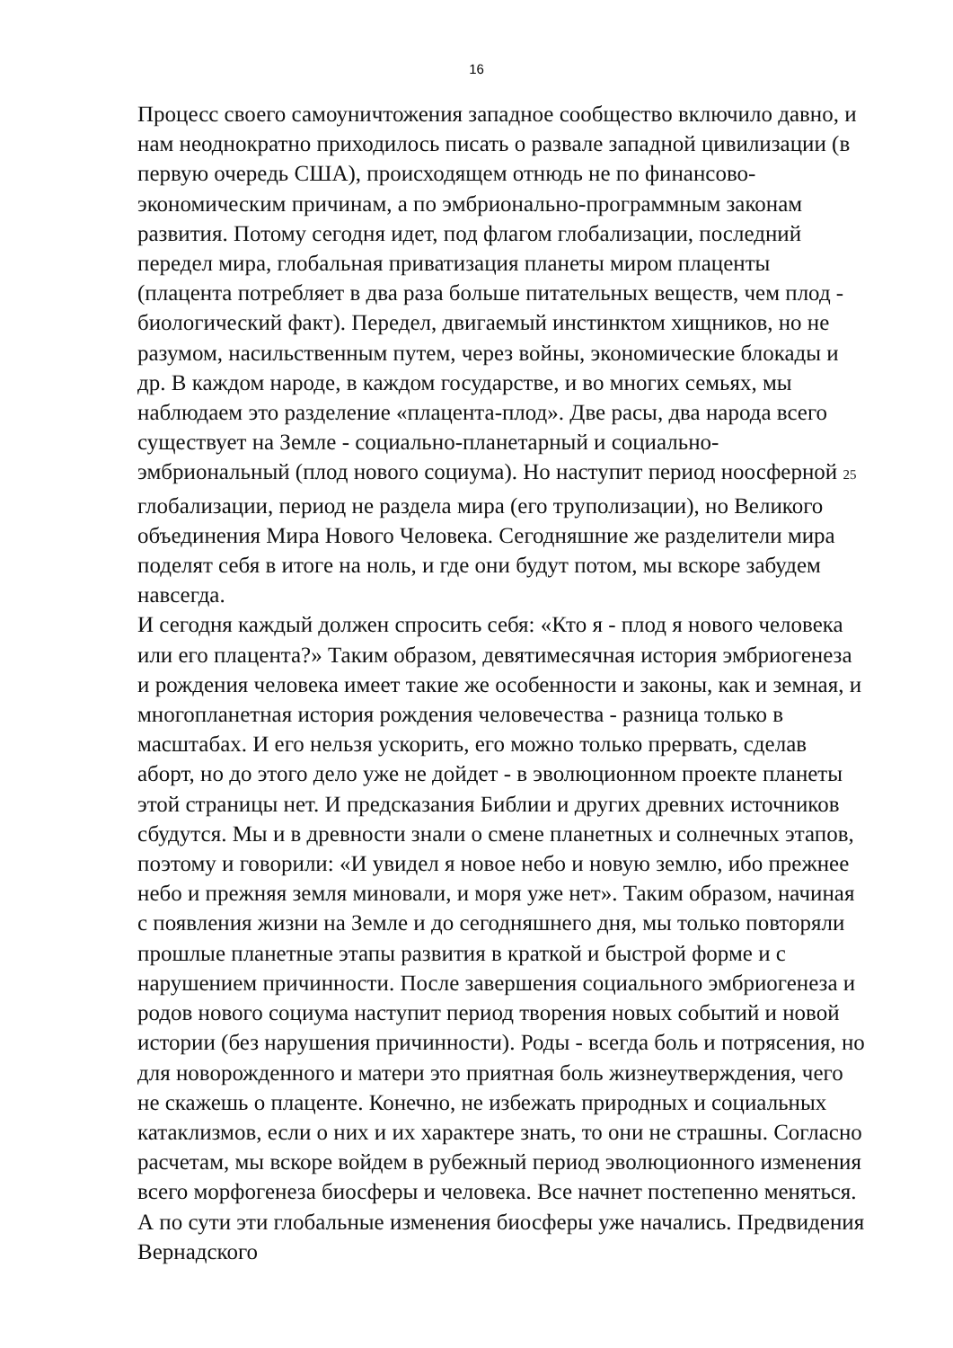16
Процесс своего самоуничтожения западное сообщество включило давно, и нам неоднократно приходилось писать о развале западной цивилизации (в первую очередь США), происходящем отнюдь не по финансово-экономическим причинам, а по эмбрионально-программным законам развития. Потому сегодня идет, под флагом глобализации, последний передел мира, глобальная приватизация планеты миром плаценты (плацента потребляет в два раза больше питательных веществ, чем плод - биологический факт). Передел, двигаемый инстинктом хищников, но не разумом, насильственным путем, через войны, экономические блокады и др. В каждом народе, в каждом государстве, и во многих семьях, мы наблюдаем это разделение «плацента-плод». Две расы, два народа всего существует на Земле - социально-планетарный и социально-эмбриональный (плод нового социума). Но наступит период ноосферной 25 глобализации, период не раздела мира (его труполизации), но Великого объединения Мира Нового Человека. Сегодняшние же разделители мира поделят себя в итоге на ноль, и где они будут потом, мы вскоре забудем навсегда.
И сегодня каждый должен спросить себя: «Кто я - плод я нового человека или его плацента?» Таким образом, девятимесячная история эмбриогенеза и рождения человека имеет такие же особенности и законы, как и земная, и многопланетная история рождения человечества - разница только в масштабах. И его нельзя ускорить, его можно только прервать, сделав аборт, но до этого дело уже не дойдет - в эволюционном проекте планеты этой страницы нет. И предсказания Библии и других древних источников сбудутся. Мы и в древности знали о смене планетных и солнечных этапов, поэтому и говорили: «И увидел я новое небо и новую землю, ибо прежнее небо и прежняя земля миновали, и моря уже нет». Таким образом, начиная с появления жизни на Земле и до сегодняшнего дня, мы только повторяли прошлые планетные этапы развития в краткой и быстрой форме и с нарушением причинности. После завершения социального эмбриогенеза и родов нового социума наступит период творения новых событий и новой истории (без нарушения причинности). Роды - всегда боль и потрясения, но для новорожденного и матери это приятная боль жизнеутверждения, чего не скажешь о плаценте. Конечно, не избежать природных и социальных катаклизмов, если о них и их характере знать, то они не страшны. Согласно расчетам, мы вскоре войдем в рубежный период эволюционного изменения всего морфогенеза биосферы и человека. Все начнет постепенно меняться. А по сути эти глобальные изменения биосферы уже начались. Предвидения Вернадского